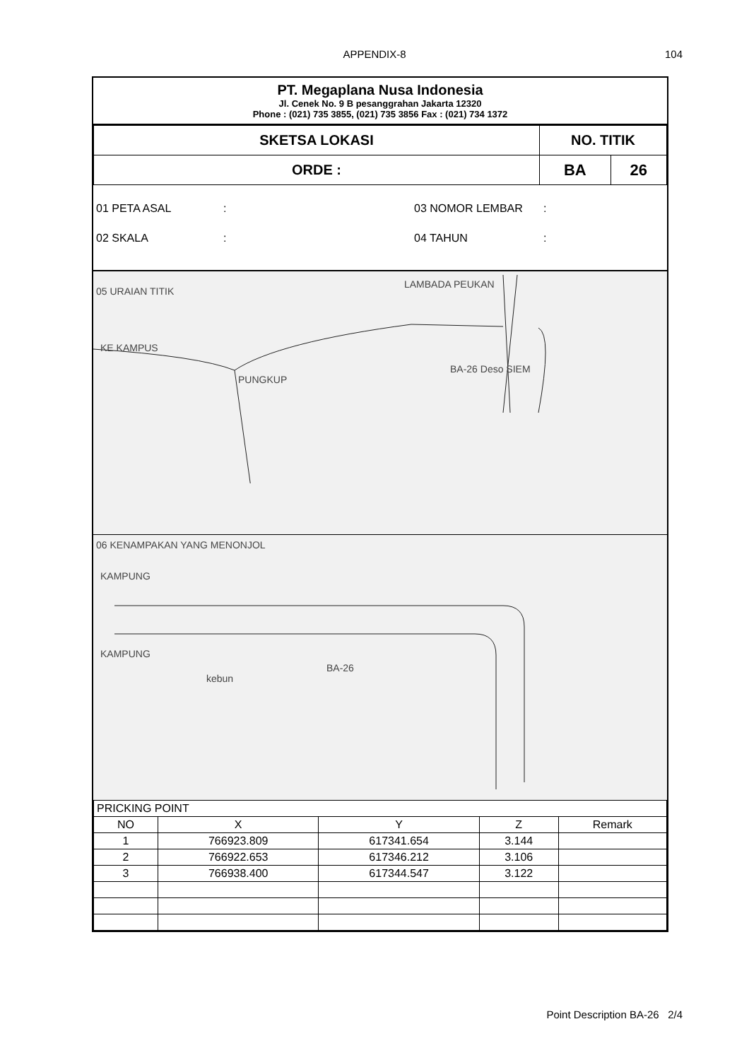APPENDIX-8
104
PT. Megaplana Nusa Indonesia
Jl. Cenek No. 9 B pesanggrahan Jakarta 12320
Phone : (021) 735 3855, (021) 735 3856 Fax : (021) 734 1372
| SKETSA LOKASI | NO. TITIK | |
| ORDE : | BA | 26 |
01 PETA ASAL: 03 NOMOR LEMBAR:
02 SKALA: 04 TAHUN:
05 URAIAN TITIK
KE KAMPUS
PUNGKUP
LAMBADA PEUKAN
BA-26 Deso SIEM
06 KENAMPAKAN YANG MENONJOL
KAMPUNG
KAMPUNG
kebun
BA-26
| PRICKING POINT | | | | |
| NO | X | Y | Z | Remark |
| 1 | 766923.809 | 617341.654 | 3.144 | |
| 2 | 766922.653 | 617346.212 | 3.106 | |
| 3 | 766938.400 | 617344.547 | 3.122 | |
Point Description BA-26 2/4